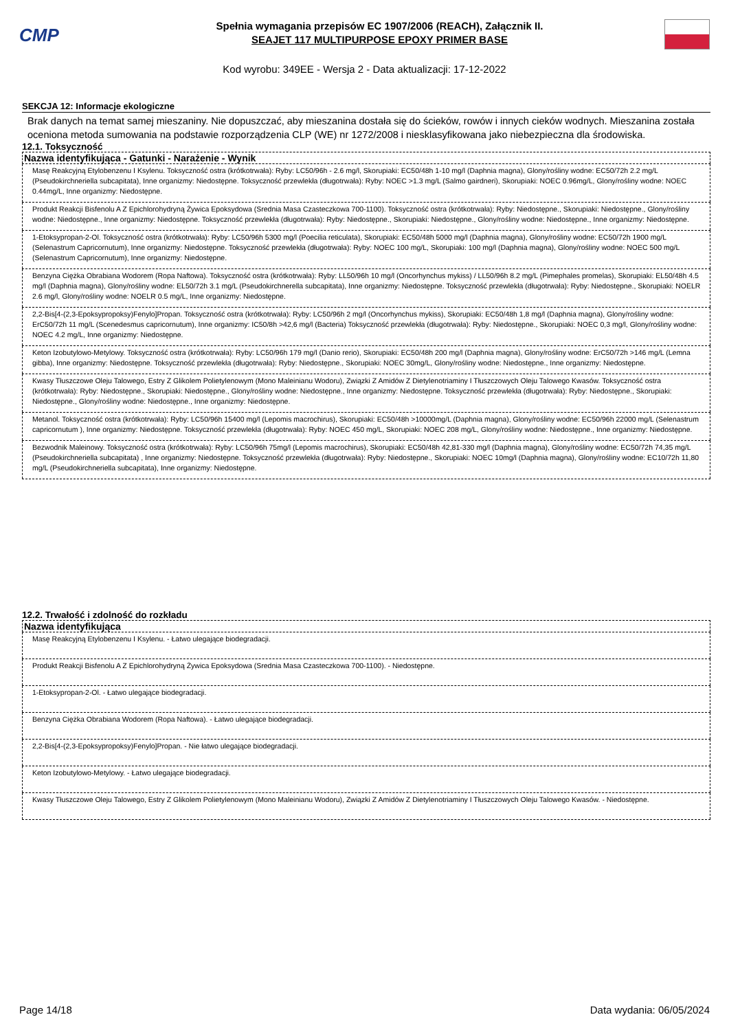CMP
Spełnia wymagania przepisów EC 1907/2006 (REACH), Załącznik II.
SEAJET 117 MULTIPURPOSE EPOXY PRIMER BASE
Kod wyrobu: 349EE - Wersja 2 - Data aktualizacji: 17-12-2022
SEKCJA 12: Informacje ekologiczne
Brak danych na temat samej mieszaniny. Nie dopuszczać, aby mieszanina dostała się do ścieków, rowów i innych cieków wodnych. Mieszanina została oceniona metoda sumowania na podstawie rozporządzenia CLP (WE) nr 1272/2008 i niesklasyfikowana jako niebezpieczna dla środowiska.
12.1. Toksyczność
| Nazwa identyfikująca - Gatunki - Narażenie - Wynik |
| --- |
| Masę Reakcyjną Etylobenzenu I Ksylenu. Toksyczność ostra (krótkotrwała): Ryby: LC50/96h - 2.6 mg/l, Skorupiaki: EC50/48h 1-10 mg/l (Daphnia magna), Glony/rośliny wodne: EC50/72h 2.2 mg/L (Pseudokirchneriella subcapitata), Inne organizmy: Niedostępne. Toksyczność przewlekła (długotrwała): Ryby: NOEC >1.3 mg/L (Salmo gairdneri), Skorupiaki: NOEC 0.96mg/L, Glony/rośliny wodne: NOEC 0.44mg/L, Inne organizmy: Niedostępne. |
| Produkt Reakcji Bisfenolu A Z Epichlorohydryną Żywica Epoksydowa (Srednia Masa Czasteczkowa 700-1100). Toksyczność ostra (krótkotrwała): Ryby: Niedostępne., Skorupiaki: Niedostępne., Glony/rośliny wodne: Niedostępne., Inne organizmy: Niedostępne. Toksyczność przewlekła (długotrwała): Ryby: Niedostępne., Skorupiaki: Niedostępne., Glony/rośliny wodne: Niedostępne., Inne organizmy: Niedostępne. |
| 1-Etoksypropan-2-Ol. Toksyczność ostra (krótkotrwała): Ryby: LC50/96h 5300 mg/l (Poecilia reticulata), Skorupiaki: EC50/48h 5000 mg/l (Daphnia magna), Glony/rośliny wodne: EC50/72h 1900 mg/L (Selenastrum Capricornutum), Inne organizmy: Niedostępne. Toksyczność przewlekła (długotrwała): Ryby: NOEC 100 mg/L, Skorupiaki: 100 mg/l (Daphnia magna), Glony/rośliny wodne: NOEC 500 mg/L (Selenastrum Capricornutum), Inne organizmy: Niedostępne. |
| Benzyna Ciężka Obrabiana Wodorem (Ropa Naftowa). Toksyczność ostra (krótkotrwała): Ryby: LL50/96h 10 mg/l (Oncorhynchus mykiss) / LL50/96h 8.2 mg/L (Pimephales promelas), Skorupiaki: EL50/48h 4.5 mg/l (Daphnia magna), Glony/rośliny wodne: EL50/72h 3.1 mg/L (Pseudokirchnerella subcapitata), Inne organizmy: Niedostępne. Toksyczność przewlekła (długotrwała): Ryby: Niedostępne., Skorupiaki: NOELR 2.6 mg/l, Glony/rośliny wodne: NOELR 0.5 mg/L, Inne organizmy: Niedostępne. |
| 2,2-Bis[4-(2,3-Epoksypropoksy)Fenylo]Propan. Toksyczność ostra (krótkotrwała): Ryby: LC50/96h 2 mg/l (Oncorhynchus mykiss), Skorupiaki: EC50/48h 1,8 mg/l (Daphnia magna), Glony/rośliny wodne: ErC50/72h 11 mg/L (Scenedesmus capricornutum), Inne organizmy: IC50/8h >42,6 mg/l (Bacteria) Toksyczność przewlekła (długotrwała): Ryby: Niedostępne., Skorupiaki: NOEC 0,3 mg/l, Glony/rośliny wodne: NOEC 4.2 mg/L, Inne organizmy: Niedostępne. |
| Keton Izobutylowo-Metylowy. Toksyczność ostra (krótkotrwała): Ryby: LC50/96h 179 mg/l (Danio rerio), Skorupiaki: EC50/48h 200 mg/l (Daphnia magna), Glony/rośliny wodne: ErC50/72h >146 mg/L (Lemna gibba), Inne organizmy: Niedostępne. Toksyczność przewlekła (długotrwała): Ryby: Niedostępne., Skorupiaki: NOEC 30mg/L, Glony/rośliny wodne: Niedostępne., Inne organizmy: Niedostępne. |
| Kwasy Tłuszczowe Oleju Talowego, Estry Z Glikolem Polietylenowym (Mono Maleinianu Wodoru), Związki Z Amidów Z Dietylenotriaminy I Tłuszczowych Oleju Talowego Kwasów. Toksyczność ostra (krótkotrwała): Ryby: Niedostępne., Skorupiaki: Niedostępne., Glony/rośliny wodne: Niedostępne., Inne organizmy: Niedostępne. Toksyczność przewlekła (długotrwała): Ryby: Niedostępne., Skorupiaki: Niedostępne., Glony/rośliny wodne: Niedostępne., Inne organizmy: Niedostępne. |
| Metanol. Toksyczność ostra (krótkotrwała): Ryby: LC50/96h 15400 mg/l (Lepomis macrochirus), Skorupiaki: EC50/48h >10000mg/L (Daphnia magna), Glony/rośliny wodne: EC50/96h 22000 mg/L (Selenastrum capricornutum ), Inne organizmy: Niedostępne. Toksyczność przewlekła (długotrwała): Ryby: NOEC 450 mg/L, Skorupiaki: NOEC 208 mg/L, Glony/rośliny wodne: Niedostępne., Inne organizmy: Niedostępne. |
| Bezwodnik Maleinowy. Toksyczność ostra (krótkotrwała): Ryby: LC50/96h 75mg/l (Lepomis macrochirus), Skorupiaki: EC50/48h 42,81-330 mg/l (Daphnia magna), Glony/rośliny wodne: EC50/72h 74,35 mg/L (Pseudokirchneriella subcapitata) , Inne organizmy: Niedostępne. Toksyczność przewlekła (długotrwała): Ryby: Niedostępne., Skorupiaki: NOEC 10mg/l (Daphnia magna), Glony/rośliny wodne: EC10/72h 11,80 mg/L (Pseudokirchneriella subcapitata), Inne organizmy: Niedostępne. |
12.2. Trwałość i zdolność do rozkładu
| Nazwa identyfikująca |
| --- |
| Masę Reakcyjną Etylobenzenu I Ksylenu. - Łatwo ulegające biodegradacji. |
| Produkt Reakcji Bisfenolu A Z Epichlorohydryną Żywica Epoksydowa (Srednia Masa Czasteczkowa 700-1100). - Niedostępne. |
| 1-Etoksypropan-2-Ol. - Łatwo ulegające biodegradacji. |
| Benzyna Ciężka Obrabiana Wodorem (Ropa Naftowa). - Łatwo ulegające biodegradacji. |
| 2,2-Bis[4-(2,3-Epoksypropoksy)Fenylo]Propan. - Nie łatwo ulegające biodegradacji. |
| Keton Izobutylowo-Metylowy. - Łatwo ulegające biodegradacji. |
| Kwasy Tłuszczowe Oleju Talowego, Estry Z Glikolem Polietylenowym (Mono Maleinianu Wodoru), Związki Z Amidów Z Dietylenotriaminy I Tłuszczowych Oleju Talowego Kwasów. - Niedostępne. |
Page 14/18 Data wydania: 06/05/2024